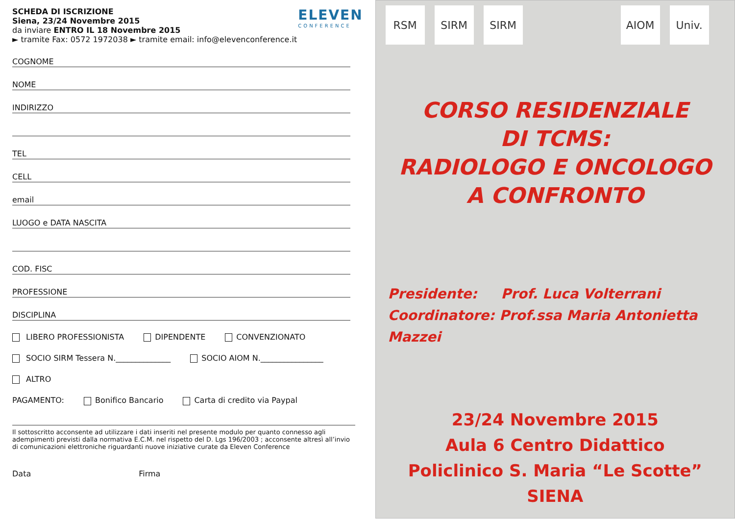SCHEDA DI ISCRIZIONE
Siena, 23/24 Novembre 2015
da inviare ENTRO IL 18 Novembre 2015
► tramite Fax: 0572 1972038 ► tramite email: info@elevenconference.it
ELEVEN
CONFERENCE
COGNOME
NOME
INDIRIZZO
TEL
CELL
email
LUOGO e DATA NASCITA
COD. FISC
PROFESSIONE
DISCIPLINA
LIBERO PROFESSIONISTA DIPENDENTE CONVENZIONATO
SOCIO SIRM Tessera N.______________ SOCIO AIOM N.________________
ALTRO
PAGAMENTO: Bonifico Bancario Carta di credito via Paypal
Il sottoscritto acconsente ad utilizzare i dati inseriti nel presente modulo per quanto connesso agli adempimenti previsti dalla normativa E.C.M. nel rispetto del D. Lgs 196/2003 ; acconsente altresì all’invio di comunicazioni elettroniche riguardanti nuove iniziative curate da Eleven Conference
Data Firma
RSM SIRM SIRM AIOM Univ.
CORSO RESIDENZIALE
DI TCMS:
RADIOLOGO E ONCOLOGO
A CONFRONTO
Presidente: Prof. Luca Volterrani
Coordinatore: Prof.ssa Maria Antonietta Mazzei
23/24 Novembre 2015
Aula 6 Centro Didattico
Policlinico S. Maria “Le Scotte”
SIENA